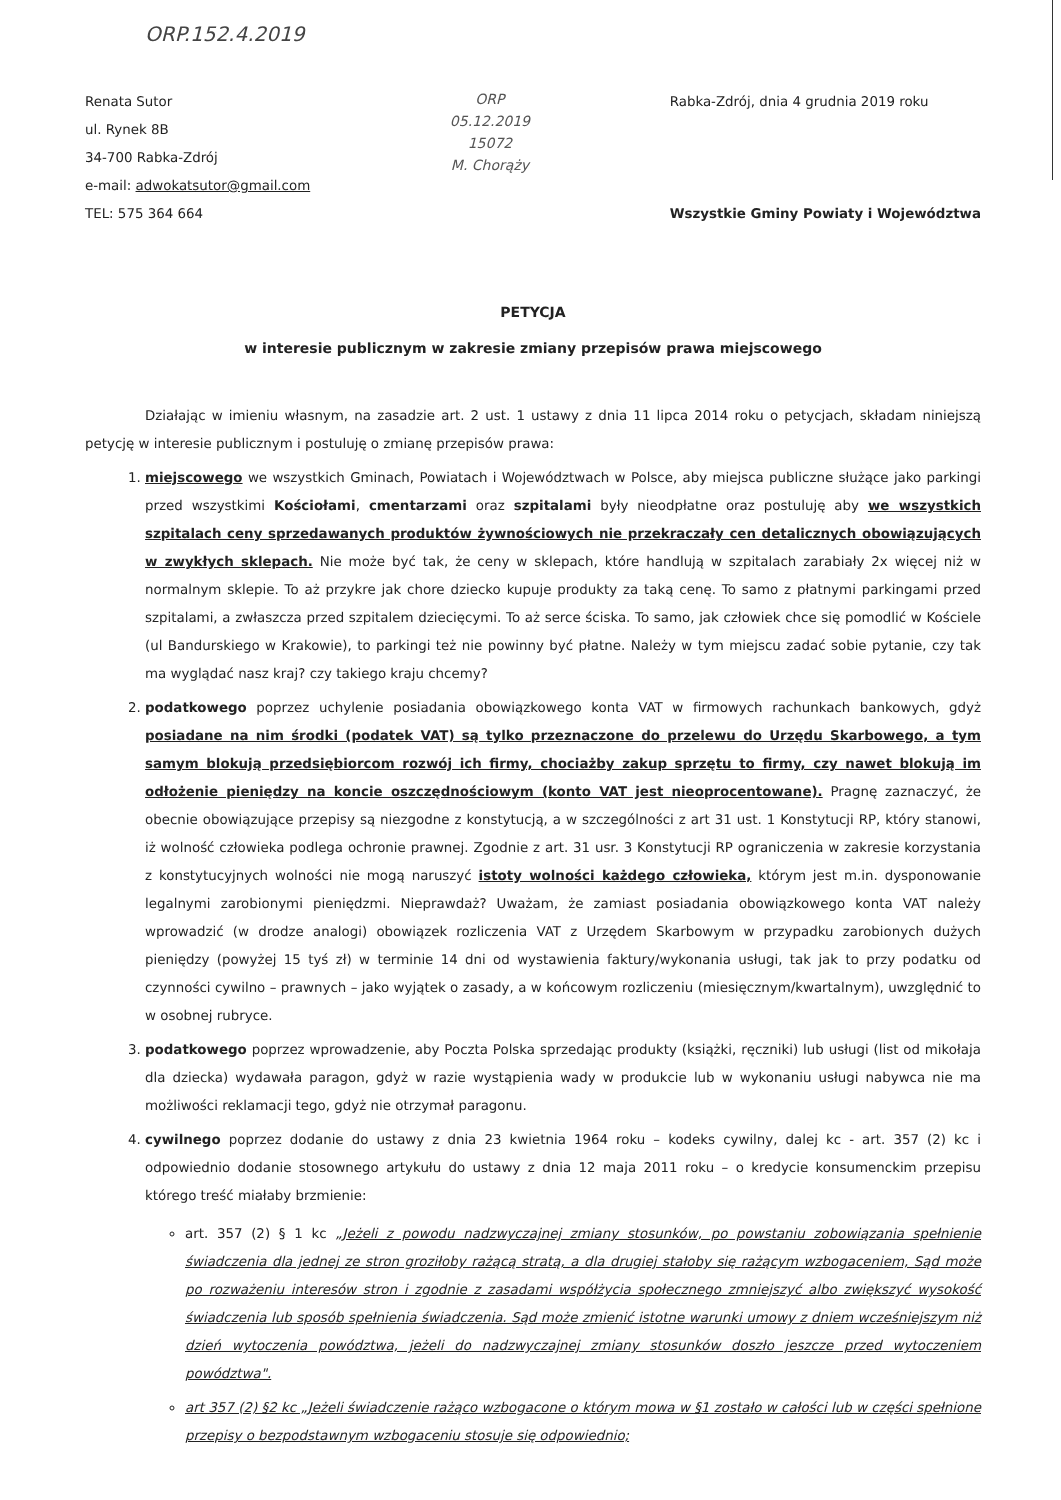ORP.152.4.2019
Renata Sutor
ul. Rynek 8B
34-700 Rabka-Zdrój
e-mail: adwokatsutor@gmail.com
TEL: 575 364 664
ORP
05.12.2019
15072
M. Chorąży
Rabka-Zdrój, dnia 4 grudnia 2019 roku
Wszystkie Gminy Powiaty i Województwa
PETYCJA
w interesie publicznym w zakresie zmiany przepisów prawa miejscowego
Działając w imieniu własnym, na zasadzie art. 2 ust. 1 ustawy z dnia 11 lipca 2014 roku o petycjach, składam niniejszą petycję w interesie publicznym i postuluję o zmianę przepisów prawa:
1. miejscowego we wszystkich Gminach, Powiatach i Województwach w Polsce, aby miejsca publiczne służące jako parkingi przed wszystkimi Kościołami, cmentarzami oraz szpitalami były nieodpłatne oraz postuluję aby we wszystkich szpitalach ceny sprzedawanych produktów żywnościowych nie przekraczały cen detalicznych obowiązujących w zwykłych sklepach. Nie może być tak, że ceny w sklepach, które handlują w szpitalach zarabiały 2x więcej niż w normalnym sklepie. To aż przykre jak chore dziecko kupuje produkty za taką cenę. To samo z płatnymi parkingami przed szpitalami, a zwłaszcza przed szpitalem dziecięcymi. To aż serce ściska. To samo, jak człowiek chce się pomodlić w Kościele (ul Bandurskiego w Krakowie), to parkingi też nie powinny być płatne. Należy w tym miejscu zadać sobie pytanie, czy tak ma wyglądać nasz kraj? czy takiego kraju chcemy?
2. podatkowego poprzez uchylenie posiadania obowiązkowego konta VAT w firmowych rachunkach bankowych, gdyż posiadane na nim środki (podatek VAT) są tylko przeznaczone do przelewu do Urzędu Skarbowego, a tym samym blokują przedsiębiorcom rozwój ich firmy, chociażby zakup sprzętu to firmy, czy nawet blokują im odłożenie pieniędzy na koncie oszczędnościowym (konto VAT jest nieoprocentowane). Pragnę zaznaczyć, że obecnie obowiązujące przepisy są niezgodne z konstytucją, a w szczególności z art 31 ust. 1 Konstytucji RP, który stanowi, iż wolność człowieka podlega ochronie prawnej. Zgodnie z art. 31 usr. 3 Konstytucji RP ograniczenia w zakresie korzystania z konstytucyjnych wolności nie mogą naruszyć istoty wolności każdego człowieka, którym jest m.in. dysponowanie legalnymi zarobionymi pieniędzmi. Nieprawdaż? Uważam, że zamiast posiadania obowiązkowego konta VAT należy wprowadzić (w drodze analogi) obowiązek rozliczenia VAT z Urzędem Skarbowym w przypadku zarobionych dużych pieniędzy (powyżej 15 tyś zł) w terminie 14 dni od wystawienia faktury/wykonania usługi, tak jak to przy podatku od czynności cywilno – prawnych – jako wyjątek o zasady, a w końcowym rozliczeniu (miesięcznym/kwartalnym), uwzględnić to w osobnej rubryce.
3. podatkowego poprzez wprowadzenie, aby Poczta Polska sprzedając produkty (książki, ręczniki) lub usługi (list od mikołaja dla dziecka) wydawała paragon, gdyż w razie wystąpienia wady w produkcie lub w wykonaniu usługi nabywca nie ma możliwości reklamacji tego, gdyż nie otrzymał paragonu.
4. cywilnego poprzez dodanie do ustawy z dnia 23 kwietnia 1964 roku – kodeks cywilny, dalej kc - art. 357 (2) kc i odpowiednio dodanie stosownego artykułu do ustawy z dnia 12 maja 2011 roku – o kredycie konsumenckim przepisu którego treść miałaby brzmienie:
art. 357 (2) § 1 kc „Jeżeli z powodu nadzwyczajnej zmiany stosunków, po powstaniu zobowiązania spełnienie świadczenia dla jednej ze stron groziłoby rażącą stratą, a dla drugiej stałoby się rażącym wzbogaceniem, Sąd może po rozważeniu interesów stron i zgodnie z zasadami współżycia społecznego zmniejszyć albo zwiększyć wysokość świadczenia lub sposób spełnienia świadczenia. Sąd może zmienić istotne warunki umowy z dniem wcześniejszym niż dzień wytoczenia powództwa, jeżeli do nadzwyczajnej zmiany stosunków doszło jeszcze przed wytoczeniem powództwa".
art 357 (2) §2 kc „Jeżeli świadczenie rażąco wzbogacone o którym mowa w §1 zostało w całości lub w części spełnione przepisy o bezpodstawnym wzbogaceniu stosuje się odpowiednio;